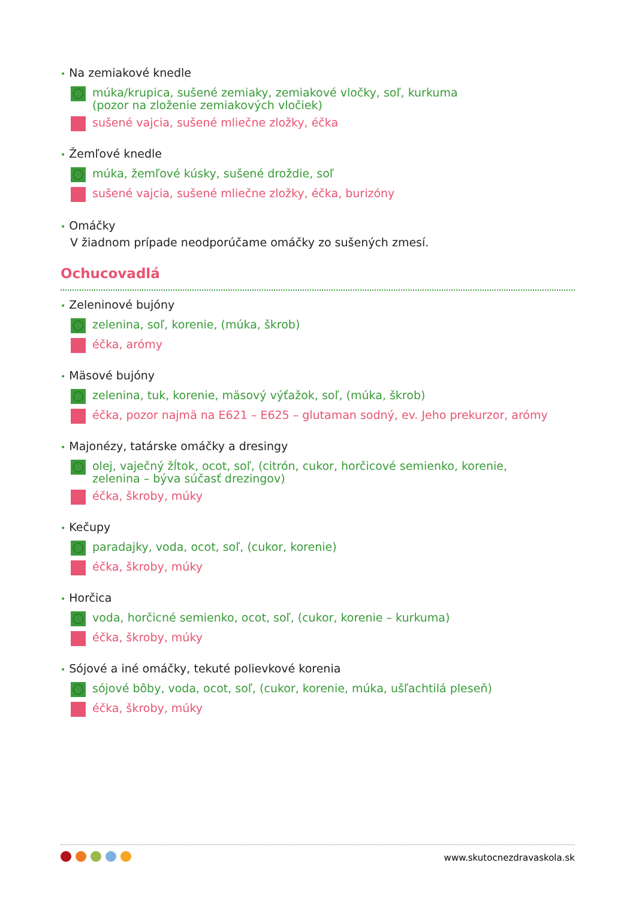• Na zemiakové knedle
múka/krupica, sušené zemiaky, zemiakové vločky, soľ, kurkuma
(pozor na zloženie zemiakových vločiek)
sušené vajcia, sušené mliečne zložky, éčka
• Žemľové knedle
múka, žemľové kúsky, sušené droždie, soľ
sušené vajcia, sušené mliečne zložky, éčka, burizóny
• Omáčky
V žiadnom prípade neodporúčame omáčky zo sušených zmesí.
Ochucovadlá
• Zeleninové bujóny
zelenina, soľ, korenie, (múka, škrob)
éčka, arómy
• Mäsové bujóny
zelenina, tuk, korenie, mäsový výťažok, soľ, (múka, škrob)
éčka, pozor najmä na E621 – E625 – glutaman sodný, ev. Jeho prekurzor, arómy
• Majonézy, tatárske omáčky a dresingy
olej, vaječný žĺtok, ocot, soľ, (citrón, cukor, horčicové semienko, korenie,
zelenina – býva súčasť drezingov)
éčka, škroby, múky
• Kečupy
paradajky, voda, ocot, soľ, (cukor, korenie)
éčka, škroby, múky
• Horčica
voda, horčicné semienko, ocot, soľ, (cukor, korenie – kurkuma)
éčka, škroby, múky
• Sójové a iné omáčky, tekuté polievkové korenia
sójové bôby, voda, ocot, soľ, (cukor, korenie, múka, ušľachtilá pleseň)
éčka, škroby, múky
www.skutocnezdravaskola.sk